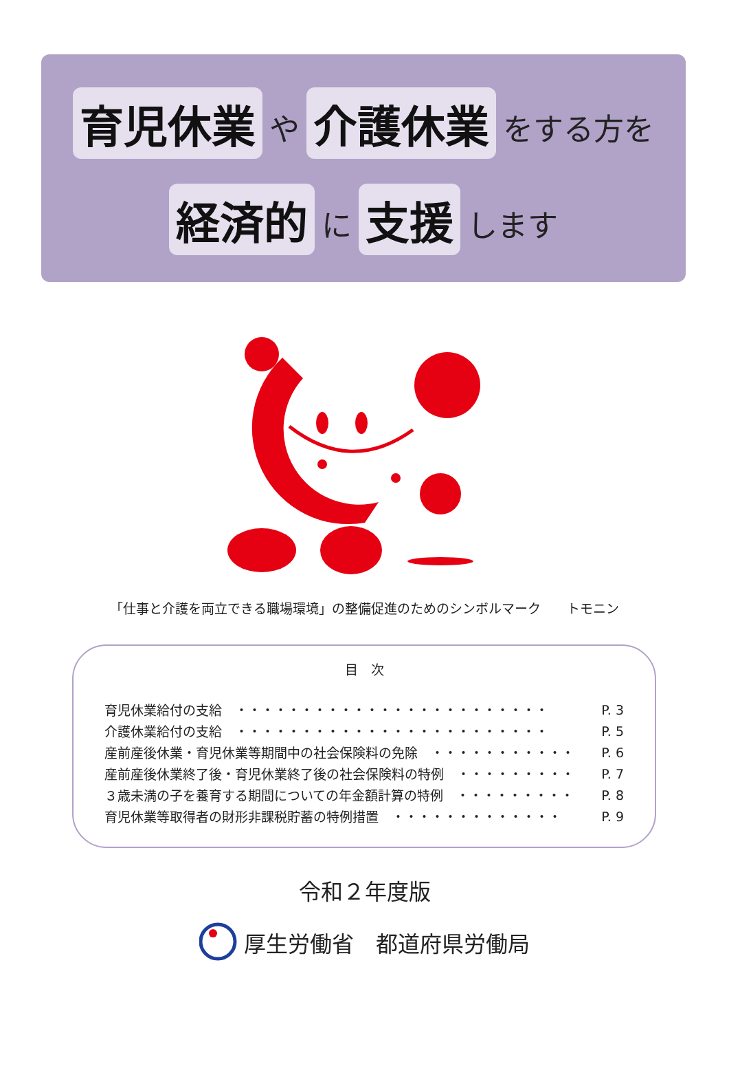育児休業 や 介護休業 をする方を
経済的 に 支援 します
「仕事と介護を両立できる職場環境」の整備促進のためのシンボルマーク　　トモニン
目　次
| 育児休業給付の支給 ・・・・・・・・・・・・・・・・・・・・・・・・ | P. 3 |
| 介護休業給付の支給 ・・・・・・・・・・・・・・・・・・・・・・・・ | P. 5 |
| 産前産後休業・育児休業等期間中の社会保険料の免除 ・・・・・・・・・・・ | P. 6 |
| 産前産後休業終了後・育児休業終了後の社会保険料の特例 ・・・・・・・・・ | P. 7 |
| ３歳未満の子を養育する期間についての年金額計算の特例 ・・・・・・・・・ | P. 8 |
| 育児休業等取得者の財形非課税貯蓄の特例措置 ・・・・・・・・・・・・・ | P. 9 |
令和２年度版
厚生労働省　都道府県労働局